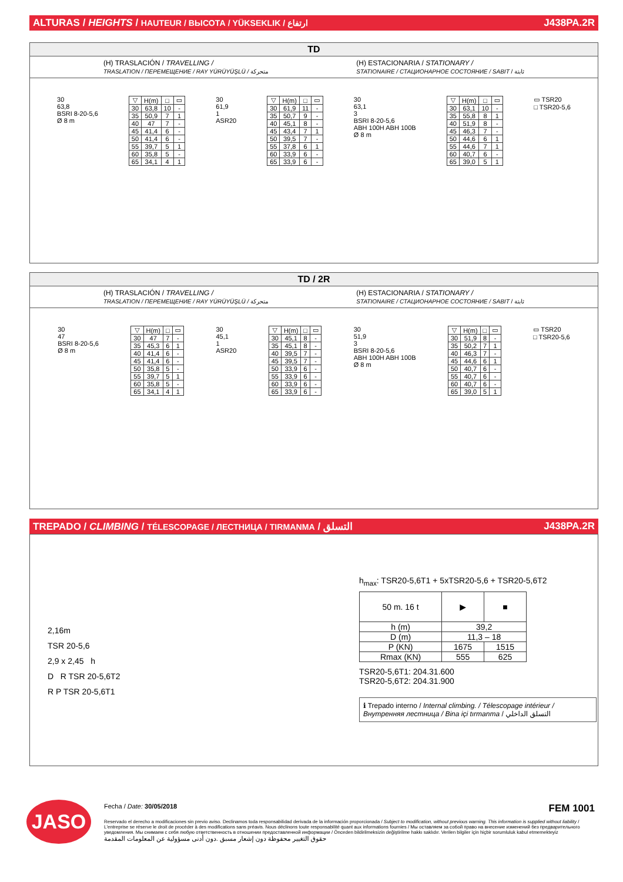ALTURAS / HEIGHTS / HAUTEUR / ВЫСОТА / YÜKSEKLIK / ارتفاع J438PA.2R
TD
(H) TRASLACIÓN / TRAVELLING /
TRASLATION / ПЕРЕМЕЩЕНИЕ / RAY YÜRÜYÜŞLÜ / متحركة
(H) ESTACIONARIA / STATIONARY /
STATIONAIRE / СТАЦИОНАРНОЕ СОСТОЯНИЕ / SABIT / ثابتة
30
63,8
BSRI 8-20-5,6
Ø 8 m
| ▽ | H(m) | □ | ▭ |
| --- | --- | --- | --- |
| 30 | 63,8 | 10 | - |
| 35 | 50,9 | 7 | 1 |
| 40 | 47 | 7 | - |
| 45 | 41,4 | 6 | - |
| 50 | 41,4 | 6 | - |
| 55 | 39,7 | 5 | 1 |
| 60 | 35,8 | 5 | - |
| 65 | 34,1 | 4 | 1 |
30
61,9
1
ASR20
| ▽ | H(m) | □ | ▭ |
| --- | --- | --- | --- |
| 30 | 61,9 | 11 | - |
| 35 | 50,7 | 9 | - |
| 40 | 45,1 | 8 | - |
| 45 | 43,4 | 7 | 1 |
| 50 | 39,5 | 7 | - |
| 55 | 37,8 | 6 | 1 |
| 60 | 33,9 | 6 | - |
| 65 | 33,9 | 6 | - |
30
63,1
3
BSRI 8-20-5,6
ABH 100H ABH 100B
Ø 8 m
| ▽ | H(m) | □ | ▭ |
| --- | --- | --- | --- |
| 30 | 63,1 | 10 | - |
| 35 | 55,8 | 8 | 1 |
| 40 | 51,9 | 8 | - |
| 45 | 46,3 | 7 | - |
| 50 | 44,6 | 6 | 1 |
| 55 | 44,6 | 7 | 1 |
| 60 | 40,7 | 6 | - |
| 65 | 39,0 | 5 | 1 |
▭ TSR20
□ TSR20-5,6
TD / 2R
(H) TRASLACIÓN / TRAVELLING /
TRASLATION / ПЕРЕМЕЩЕНИЕ / RAY YÜRÜYÜŞLÜ / متحركة
(H) ESTACIONARIA / STATIONARY /
STATIONAIRE / СТАЦИОНАРНОЕ СОСТОЯНИЕ / SABIT / ثابتة
30
47
BSRI 8-20-5,6
Ø 8 m
| ▽ | H(m) | □ | ▭ |
| --- | --- | --- | --- |
| 30 | 47 | 7 | - |
| 35 | 45,3 | 6 | 1 |
| 40 | 41,4 | 6 | - |
| 45 | 41,4 | 6 | - |
| 50 | 35,8 | 5 | - |
| 55 | 39,7 | 5 | 1 |
| 60 | 35,8 | 5 | - |
| 65 | 34,1 | 4 | 1 |
30
45,1
1
ASR20
| ▽ | H(m) | □ | ▭ |
| --- | --- | --- | --- |
| 30 | 45,1 | 8 | - |
| 35 | 45,1 | 8 | - |
| 40 | 39,5 | 7 | - |
| 45 | 39,5 | 7 | - |
| 50 | 33,9 | 6 | - |
| 55 | 33,9 | 6 | - |
| 60 | 33,9 | 6 | - |
| 65 | 33,9 | 6 | - |
30
51,9
3
BSRI 8-20-5,6
ABH 100H ABH 100B
Ø 8 m
| ▽ | H(m) | □ | ▭ |
| --- | --- | --- | --- |
| 30 | 51,9 | 8 | - |
| 35 | 50,2 | 7 | 1 |
| 40 | 46,3 | 7 | - |
| 45 | 44,6 | 6 | 1 |
| 50 | 40,7 | 6 | - |
| 55 | 40,7 | 6 | - |
| 60 | 40,7 | 6 | - |
| 65 | 39,0 | 5 | 1 |
▭ TSR20
□ TSR20-5,6
TREPADO / CLIMBING / TÉLESCOPAGE / ЛЕСТНИЦА / TIRMANMA / التسلق J438PA.2R
2,16m
TSR 20-5,6
2,9 x 2,45 h
D R TSR 20-5,6T2
R P TSR 20-5,6T1
h<sub>max</sub>: TSR20-5,6T1 + 5xTSR20-5,6 + TSR20-5,6T2
| 50 m. 16 t | ▶ | ■ |
| h (m) | 39,2 | |
| D (m) | 11,3 – 18 | |
| P (KN) | 1675 | 1515 |
| Rmax (KN) | 555 | 625 |
TSR20-5,6T1: 204.31.600
TSR20-5,6T2: 204.31.900
ℹ Trepado interno / Internal climbing. / Télescopage intérieur / Внутренняя лестница / Bina içi tırmanma / التسلق الداخلي
JASO
Fecha / Date: 30/05/2018 FEM 1001
Reservado el derecho a modificaciones sin previo aviso. Declinamos toda responsabilidad derivada de la información proporcionada / Subject to modification, without previous warning. This information is supplied without liability / L'entreprise se réserve le droit de procéder à des modifications sans préavis. Nous déclinons toute responsabilité quant aux informations fournies / Мы оставляем за собой право на внесение изменений без предварительного уведомления. Мы снимаем с себя любую ответственность в отношении предоставленной информации / Önceden bildirilmeksizin değiştirilme hakkı saklıdır. Verilen bilgiler için hiçbir sorumluluk kabul etmemekteyiz
حقوق التغيير محفوظة دون إشعار مسبق .دون أدنى مسؤولية عن المعلومات المقدمة